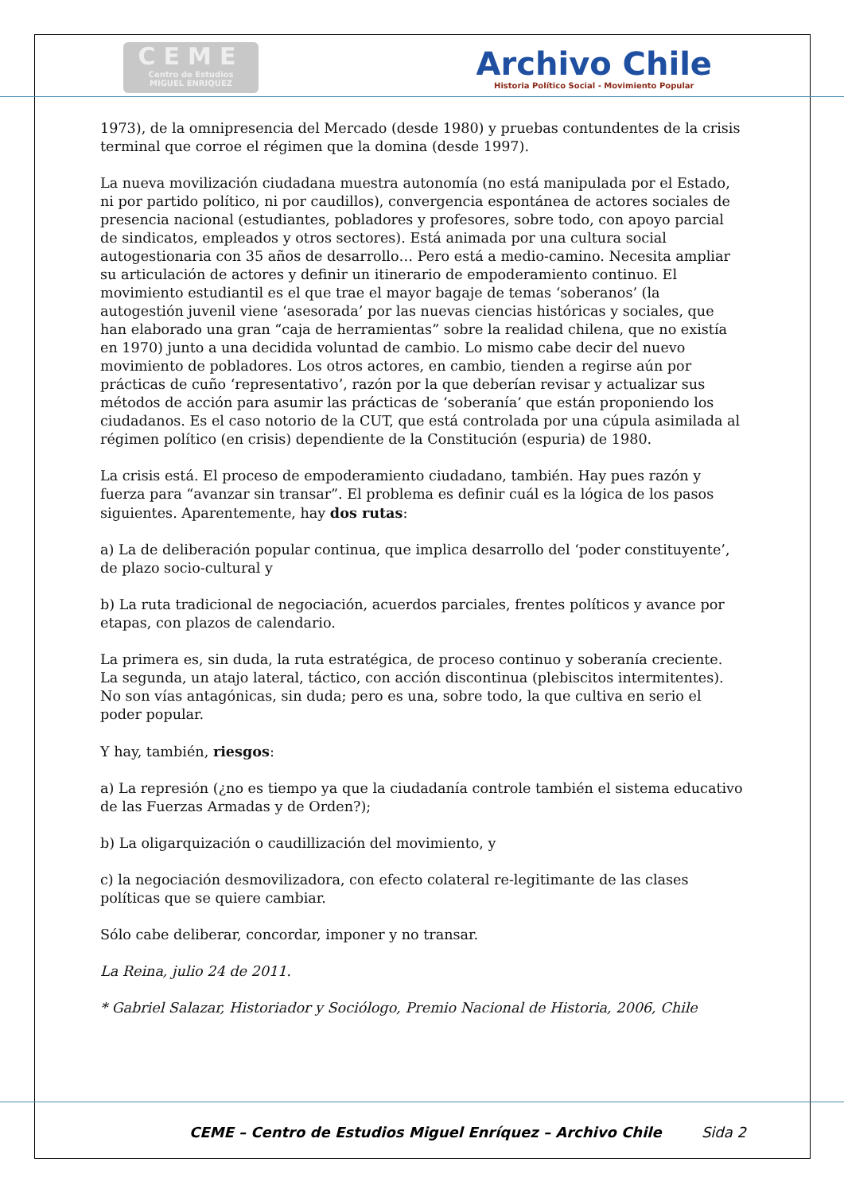CEME
Centro de Estudios
MIGUEL ENRIQUEZ
Archivo Chile
Historia Político Social - Movimiento Popular
1973), de la omnipresencia del Mercado (desde 1980) y pruebas contundentes de la crisis terminal que corroe el régimen que la domina (desde 1997).
La nueva movilización ciudadana muestra autonomía (no está manipulada por el Estado, ni por partido político, ni por caudillos), convergencia espontánea de actores sociales de presencia nacional (estudiantes, pobladores y profesores, sobre todo, con apoyo parcial de sindicatos, empleados y otros sectores). Está animada por una cultura social autogestionaria con 35 años de desarrollo… Pero está a medio-camino. Necesita ampliar su articulación de actores y definir un itinerario de empoderamiento continuo. El movimiento estudiantil es el que trae el mayor bagaje de temas ‘soberanos’ (la autogestión juvenil viene ‘asesorada’ por las nuevas ciencias históricas y sociales, que han elaborado una gran “caja de herramientas” sobre la realidad chilena, que no existía en 1970) junto a una decidida voluntad de cambio. Lo mismo cabe decir del nuevo movimiento de pobladores. Los otros actores, en cambio, tienden a regirse aún por prácticas de cuño ‘representativo’, razón por la que deberían revisar y actualizar sus métodos de acción para asumir las prácticas de ‘soberanía’ que están proponiendo los ciudadanos. Es el caso notorio de la CUT, que está controlada por una cúpula asimilada al régimen político (en crisis) dependiente de la Constitución (espuria) de 1980.
La crisis está. El proceso de empoderamiento ciudadano, también. Hay pues razón y fuerza para “avanzar sin transar”. El problema es definir cuál es la lógica de los pasos siguientes. Aparentemente, hay dos rutas:
a) La de deliberación popular continua, que implica desarrollo del ‘poder constituyente’, de plazo socio-cultural y
b) La ruta tradicional de negociación, acuerdos parciales, frentes políticos y avance por etapas, con plazos de calendario.
La primera es, sin duda, la ruta estratégica, de proceso continuo y soberanía creciente. La segunda, un atajo lateral, táctico, con acción discontinua (plebiscitos intermitentes). No son vías antagónicas, sin duda; pero es una, sobre todo, la que cultiva en serio el poder popular.
Y hay, también, riesgos:
a) La represión (¿no es tiempo ya que la ciudadanía controle también el sistema educativo de las Fuerzas Armadas y de Orden?);
b) La oligarquización o caudillización del movimiento, y
c) la negociación desmovilizadora, con efecto colateral re-legitimante de las clases políticas que se quiere cambiar.
Sólo cabe deliberar, concordar, imponer y no transar.
La Reina, julio 24 de 2011.
* Gabriel Salazar, Historiador y Sociólogo, Premio Nacional de Historia, 2006, Chile
CEME – Centro de Estudios Miguel Enríquez – Archivo Chile Sida 2